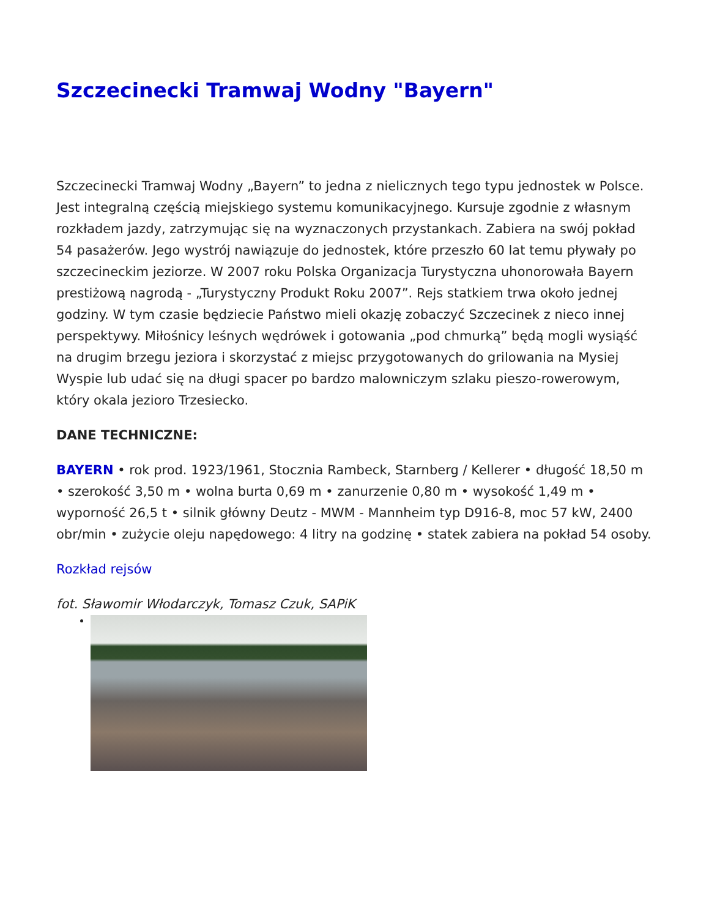Szczecinecki Tramwaj Wodny "Bayern"
Szczecinecki Tramwaj Wodny „Bayern” to jedna z nielicznych tego typu jednostek w Polsce. Jest integralną częścią miejskiego systemu komunikacyjnego. Kursuje zgodnie z własnym rozkładem jazdy, zatrzymując się na wyznaczonych przystankach. Zabiera na swój pokład 54 pasażerów. Jego wystrój nawiązuje do jednostek, które przeszło 60 lat temu pływały po szczecineckim jeziorze. W 2007 roku Polska Organizacja Turystyczna uhonorowała Bayern prestiżową nagrodą - „Turystyczny Produkt Roku 2007”. Rejs statkiem trwa około jednej godziny. W tym czasie będziecie Państwo mieli okazję zobaczyć Szczecinek z nieco innej perspektywy. Miłośnicy leśnych wędrówek i gotowania „pod chmurką” będą mogli wysiąść na drugim brzegu jeziora i skorzystać z miejsc przygotowanych do grilowania na Mysiej Wyspie lub udać się na długi spacer po bardzo malowniczym szlaku pieszo-rowerowym, który okala jezioro Trzesiecko.
DANE TECHNICZNE:
BAYERN • rok prod. 1923/1961, Stocznia Rambeck, Starnberg / Kellerer • długość 18,50 m • szerokość 3,50 m • wolna burta 0,69 m • zanurzenie 0,80 m • wysokość 1,49 m • wyporność 26,5 t • silnik główny Deutz - MWM - Mannheim typ D916-8, moc 57 kW, 2400 obr/min • zużycie oleju napędowego: 4 litry na godzinę • statek zabiera na pokład 54 osoby.
Rozkład rejsów
fot. Sławomir Włodarczyk, Tomasz Czuk, SAPiK